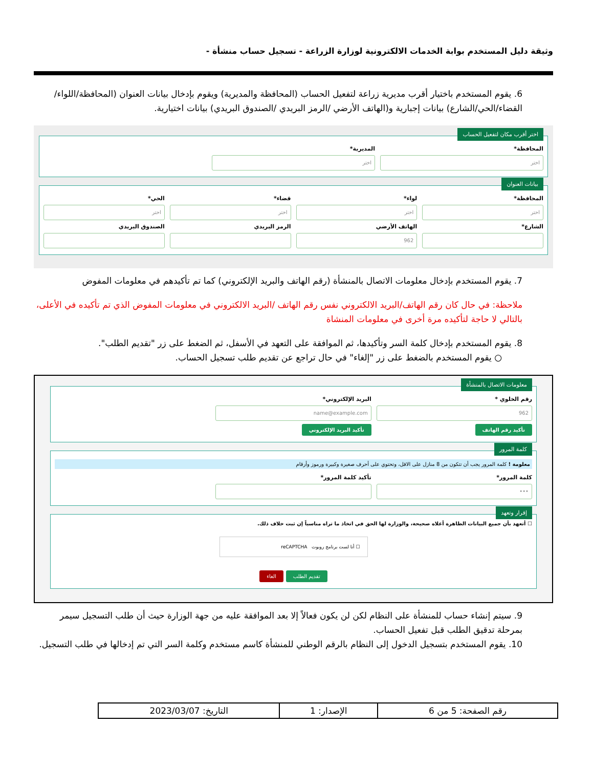وثيقة دليل المستخدم بوابة الخدمات الالكترونية لوزارة الزراعة - تسجيل حساب منشأة -
6. يقوم المستخدم باختيار أقرب مديرية زراعة لتفعيل الحساب (المحافظة والمديرية) ويقوم بإدخال بيانات العنوان (المحافظة/اللواء/القضاء/الحي/الشارع) بيانات إجبارية و(الهاتف الأرضي /الرمز البريدي /الصندوق البريدي) بيانات اختيارية.
اختر أقرب مكان لتفعيل الحساب
المحافظة*
اختر
المديرية*
اختر
بيانات العنوان
المحافظة*
اختر
لواء*
اختر
قضاء*
اختر
الحي*
اختر
الشارع* الهاتف الأرضي
962
الرمز البريدي الصندوق البريدي
7. يقوم المستخدم بإدخال معلومات الاتصال بالمنشأة (رقم الهاتف والبريد الإلكتروني) كما تم تأكيدهم في معلومات المفوض
ملاحظة: في حال كان رقم الهاتف/البريد الالكتروني نفس رقم الهاتف /البريد الالكتروني في معلومات المفوض الذي تم تأكيده في الأعلى، بالتالي لا حاجة لتأكيده مرة أخرى في معلومات المنشاة
8. يقوم المستخدم بإدخال كلمة السر وتأكيدها، ثم الموافقة على التعهد في الأسفل، ثم الضغط على زر "تقديم الطلب".
○ يقوم المستخدم بالضغط على زر "إلغاء" في حال تراجع عن تقديم طلب تسجيل الحساب.
معلومات الاتصال بالمنشأة
رقم الخلوي *
962
تأكيد رقم الهاتف
البريد الإلكتروني*
name@example.com
تأكيد البريد الإلكتروني
كلمة المرور
معلومة ! كلمة المرور يجب أن تتكون من 8 منازل على الاقل، وتحتوي على أحرف صغيرة وكبيرة ورموز وأرقام
كلمة المرور*
•••
تأكيد كلمة المرور*
إقرار وتعهد
☐ أتعهد بأن جميع البيانات الظاهرة أعلاه صحيحة، والوزارة لها الحق في اتخاذ ما تراه مناسباً إن ثبت خلاف ذلك.
☐ أنا لست برنامج روبوت reCAPTCHA
تقديم الطلب الغاء
9. سيتم إنشاء حساب للمنشأة على النظام لكن لن يكون فعالاً إلا بعد الموافقة عليه من جهة الوزارة حيث أن طلب التسجيل سيمر بمرحلة تدقيق الطلب قبل تفعيل الحساب.
10. يقوم المستخدم بتسجيل الدخول إلى النظام بالرقم الوطني للمنشأة كاسم مستخدم وكلمة السر التي تم إدخالها في طلب التسجيل.
| رقم الصفحة: 5 من 6 | الإصدار: 1 | التاريخ: 2023/03/07 |